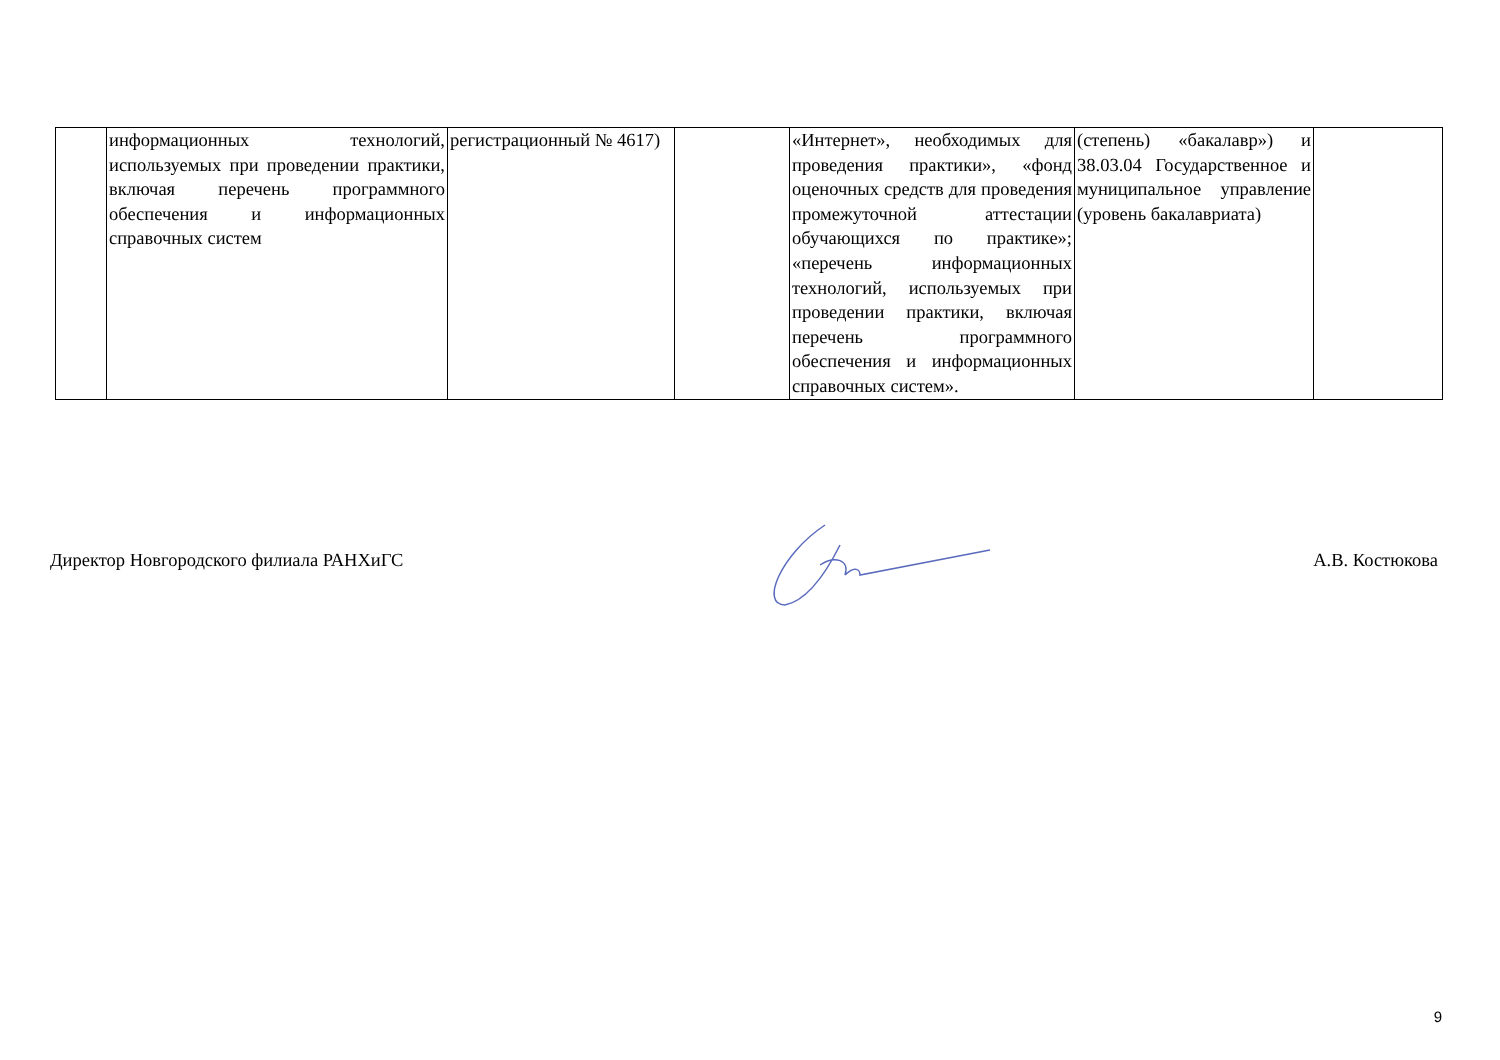| | информационных технологий, используемых при проведении практики, включая перечень программного обеспечения и информационных справочных систем | регистрационный № 4617) | | «Интернет», необходимых для проведения практики», «фонд оценочных средств для проведения промежуточной аттестации обучающихся по практике»; «перечень информационных технологий, используемых при проведении практики, включая перечень программного обеспечения и информационных справочных систем». | (степень) «бакалавр») и 38.03.04 Государственное и муниципальное управление (уровень бакалавриата) | |
Директор Новгородского филиала РАНХиГС А.В. Костюкова
9